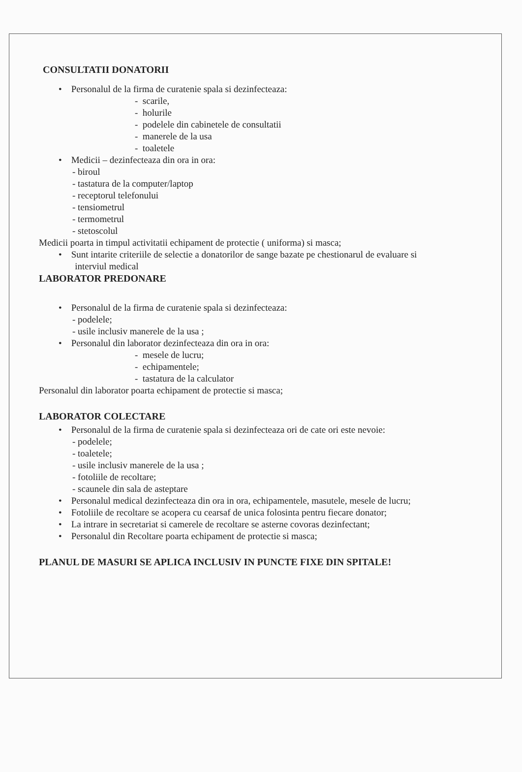CONSULTATII DONATORII
• Personalul de la firma de curatenie spala si dezinfecteaza:
- scarile,
- holurile
- podelele din cabinetele de consultatii
- manerele de la usa
- toaletele
• Medicii – dezinfecteaza din ora in ora:
- biroul
- tastatura de la computer/laptop
- receptorul telefonului
- tensiometrul
- termometrul
- stetoscolul
Medicii poarta in timpul activitatii echipament de protectie ( uniforma) si masca;
• Sunt intarite criteriile de selectie a donatorilor de sange bazate pe chestionarul de evaluare si
interviul medical
LABORATOR PREDONARE
• Personalul de la firma de curatenie spala si dezinfecteaza:
- podelele;
- usile inclusiv manerele de la usa ;
• Personalul din laborator dezinfecteaza din ora in ora:
- mesele de lucru;
- echipamentele;
- tastatura de la calculator
Personalul din laborator poarta echipament de protectie si masca;
LABORATOR COLECTARE
• Personalul de la firma de curatenie spala si dezinfecteaza ori de cate ori este nevoie:
- podelele;
- toaletele;
- usile inclusiv manerele de la usa ;
- fotoliile de recoltare;
- scaunele din sala de asteptare
• Personalul medical dezinfecteaza din ora in ora, echipamentele, masutele, mesele de lucru;
• Fotoliile de recoltare se acopera cu cearsaf de unica folosinta pentru fiecare donator;
• La intrare in secretariat si camerele de recoltare se asterne covoras dezinfectant;
• Personalul din Recoltare poarta echipament de protectie si masca;
PLANUL DE MASURI SE APLICA INCLUSIV IN PUNCTE FIXE DIN SPITALE!